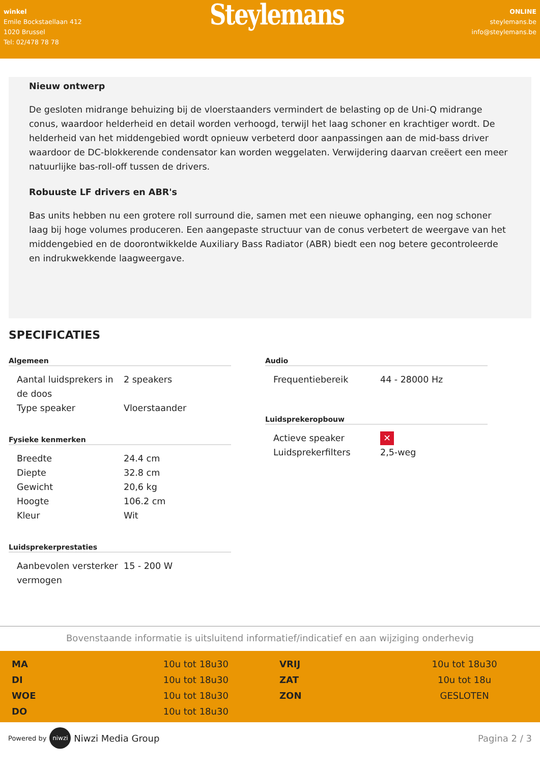winkel
Emile Bockstaellaan 412
1020 Brussel
Tel: 02/478 78 78
Steylemans
ONLINE
steylemans.be
info@steylemans.be
Nieuw ontwerp
De gesloten midrange behuizing bij de vloerstaanders vermindert de belasting op de Uni-Q midrange conus, waardoor helderheid en detail worden verhoogd, terwijl het laag schoner en krachtiger wordt. De helderheid van het middengebied wordt opnieuw verbeterd door aanpassingen aan de mid-bass driver waardoor de DC-blokkerende condensator kan worden weggelaten. Verwijdering daarvan creëert een meer natuurlijke bas-roll-off tussen de drivers.
Robuuste LF drivers en ABR's
Bas units hebben nu een grotere roll surround die, samen met een nieuwe ophanging, een nog schoner laag bij hoge volumes produceren. Een aangepaste structuur van de conus verbetert de weergave van het middengebied en de doorontwikkelde Auxiliary Bass Radiator (ABR) biedt een nog betere gecontroleerde en indrukwekkende laagweergave.
SPECIFICATIES
Algemeen
| Aantal luidsprekers in de doos | 2 speakers |
| Type speaker | Vloerstaander |
Fysieke kenmerken
| Breedte | 24.4 cm |
| Diepte | 32.8 cm |
| Gewicht | 20,6 kg |
| Hoogte | 106.2 cm |
| Kleur | Wit |
Luidsprekerprestaties
| Aanbevolen versterker vermogen | 15 - 200 W |
Audio
| Frequentiebereik | 44 - 28000 Hz |
Luidsprekeropbouw
| Actieve speaker | ✕ |
| Luidsprekerfilters | 2,5-weg |
Bovenstaande informatie is uitsluitend informatief/indicatief en aan wijziging onderhevig
| MA | 10u tot 18u30 | VRIJ | 10u tot 18u30 |
| DI | 10u tot 18u30 | ZAT | 10u tot 18u |
| WOE | 10u tot 18u30 | ZON | GESLOTEN |
| DO | 10u tot 18u30 | | |
Powered by niwzi Niwzi Media Group
Pagina 2 / 3